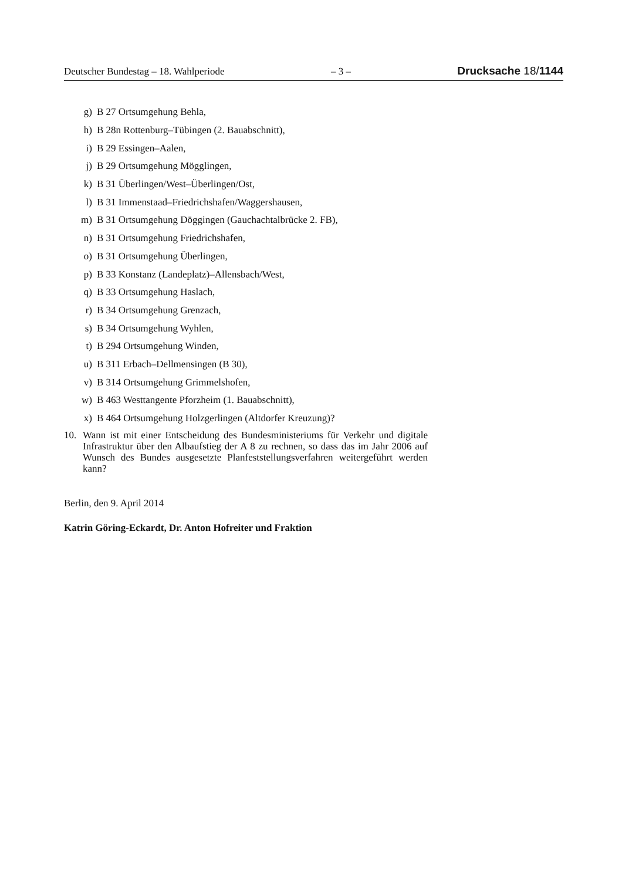Deutscher Bundestag – 18. Wahlperiode – 3 – Drucksache 18/1144
g) B 27 Ortsumgehung Behla,
h) B 28n Rottenburg–Tübingen (2. Bauabschnitt),
i) B 29 Essingen–Aalen,
j) B 29 Ortsumgehung Mögglingen,
k) B 31 Überlingen/West–Überlingen/Ost,
l) B 31 Immenstaad–Friedrichshafen/Waggershausen,
m) B 31 Ortsumgehung Döggingen (Gauchachtalbrücke 2. FB),
n) B 31 Ortsumgehung Friedrichshafen,
o) B 31 Ortsumgehung Überlingen,
p) B 33 Konstanz (Landeplatz)–Allensbach/West,
q) B 33 Ortsumgehung Haslach,
r) B 34 Ortsumgehung Grenzach,
s) B 34 Ortsumgehung Wyhlen,
t) B 294 Ortsumgehung Winden,
u) B 311 Erbach–Dellmensingen (B 30),
v) B 314 Ortsumgehung Grimmelshofen,
w) B 463 Westtangente Pforzheim (1. Bauabschnitt),
x) B 464 Ortsumgehung Holzgerlingen (Altdorfer Kreuzung)?
10. Wann ist mit einer Entscheidung des Bundesministeriums für Verkehr und digitale Infrastruktur über den Albaufstieg der A 8 zu rechnen, so dass das im Jahr 2006 auf Wunsch des Bundes ausgesetzte Planfeststellungsverfahren weitergeführt werden kann?
Berlin, den 9. April 2014
Katrin Göring-Eckardt, Dr. Anton Hofreiter und Fraktion